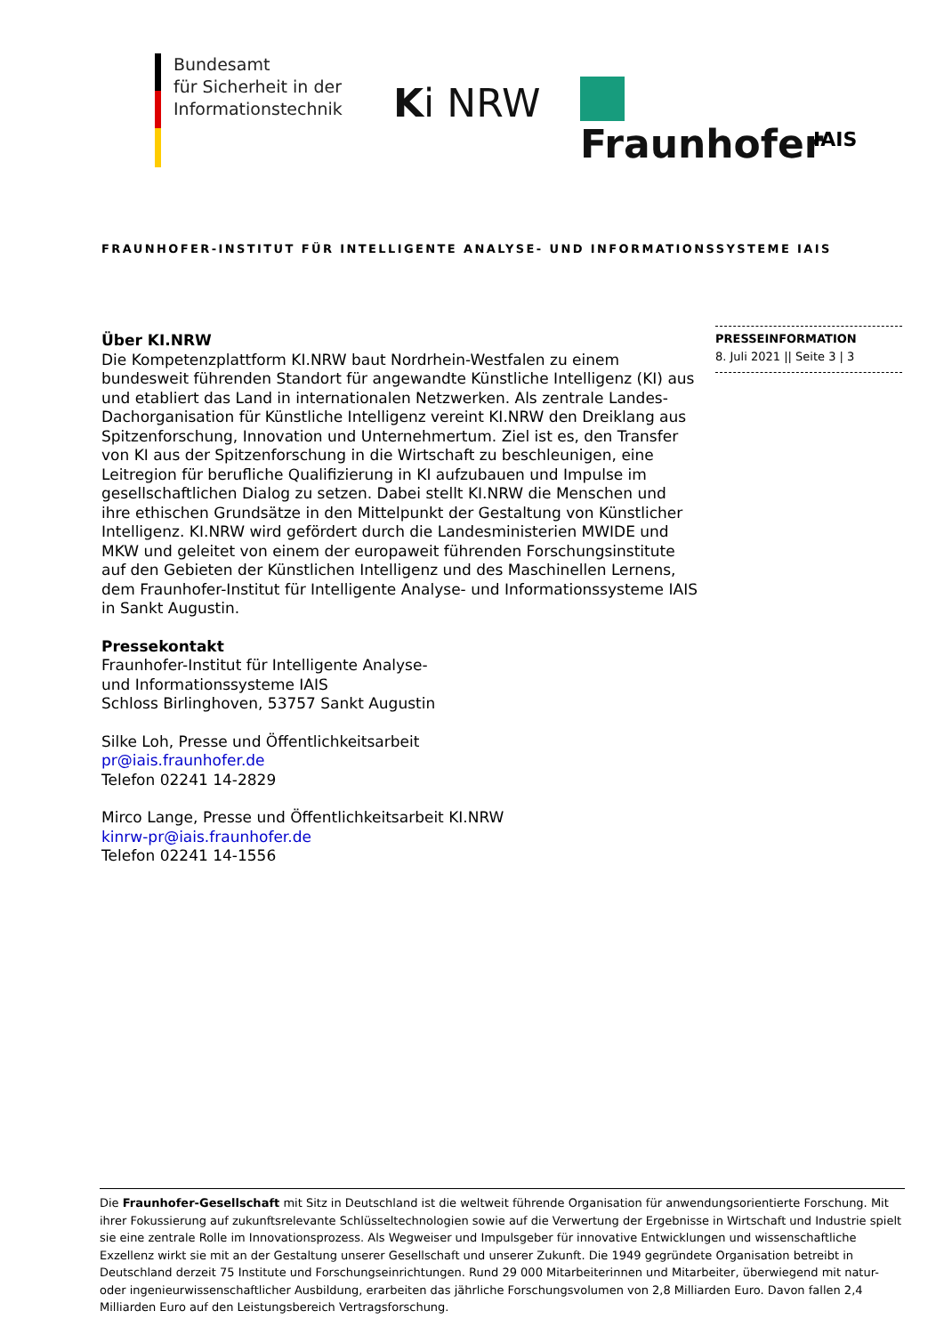Bundesamt
für Sicherheit in der
Informationstechnik
Ki NRW Fraunhofer
IAIS
FRAUNHOFER-INSTITUT FÜR INTELLIGENTE ANALYSE- UND INFORMATIONSSYSTEME IAIS
Über KI.NRW
Die Kompetenzplattform KI.NRW baut Nordrhein-Westfalen zu einem bundesweit führenden Standort für angewandte Künstliche Intelligenz (KI) aus und etabliert das Land in internationalen Netzwerken. Als zentrale Landes-Dachorganisation für Künstliche Intelligenz vereint KI.NRW den Dreiklang aus Spitzenforschung, Innovation und Unternehmertum. Ziel ist es, den Transfer von KI aus der Spitzenforschung in die Wirtschaft zu beschleunigen, eine Leitregion für berufliche Qualifizierung in KI aufzubauen und Impulse im gesellschaftlichen Dialog zu setzen. Dabei stellt KI.NRW die Menschen und ihre ethischen Grundsätze in den Mittelpunkt der Gestaltung von Künstlicher Intelligenz. KI.NRW wird gefördert durch die Landesministerien MWIDE und MKW und geleitet von einem der europaweit führenden Forschungsinstitute auf den Gebieten der Künstlichen Intelligenz und des Maschinellen Lernens, dem Fraunhofer-Institut für Intelligente Analyse- und Informationssysteme IAIS in Sankt Augustin.
Pressekontakt
Fraunhofer-Institut für Intelligente Analyse-
und Informationssysteme IAIS
Schloss Birlinghoven, 53757 Sankt Augustin
Silke Loh, Presse und Öffentlichkeitsarbeit
pr@iais.fraunhofer.de
Telefon 02241 14-2829
Mirco Lange, Presse und Öffentlichkeitsarbeit KI.NRW
kinrw-pr@iais.fraunhofer.de
Telefon 02241 14-1556
PRESSEINFORMATION
8. Juli 2021 || Seite 3 | 3
Die Fraunhofer-Gesellschaft mit Sitz in Deutschland ist die weltweit führende Organisation für anwendungsorientierte Forschung. Mit ihrer Fokussierung auf zukunftsrelevante Schlüsseltechnologien sowie auf die Verwertung der Ergebnisse in Wirtschaft und Industrie spielt sie eine zentrale Rolle im Innovationsprozess. Als Wegweiser und Impulsgeber für innovative Entwicklungen und wissenschaftliche Exzellenz wirkt sie mit an der Gestaltung unserer Gesellschaft und unserer Zukunft. Die 1949 gegründete Organisation betreibt in Deutschland derzeit 75 Institute und Forschungseinrichtungen. Rund 29 000 Mitarbeiterinnen und Mitarbeiter, überwiegend mit natur- oder ingenieurwissenschaftlicher Ausbildung, erarbeiten das jährliche Forschungsvolumen von 2,8 Milliarden Euro. Davon fallen 2,4 Milliarden Euro auf den Leistungsbereich Vertragsforschung.